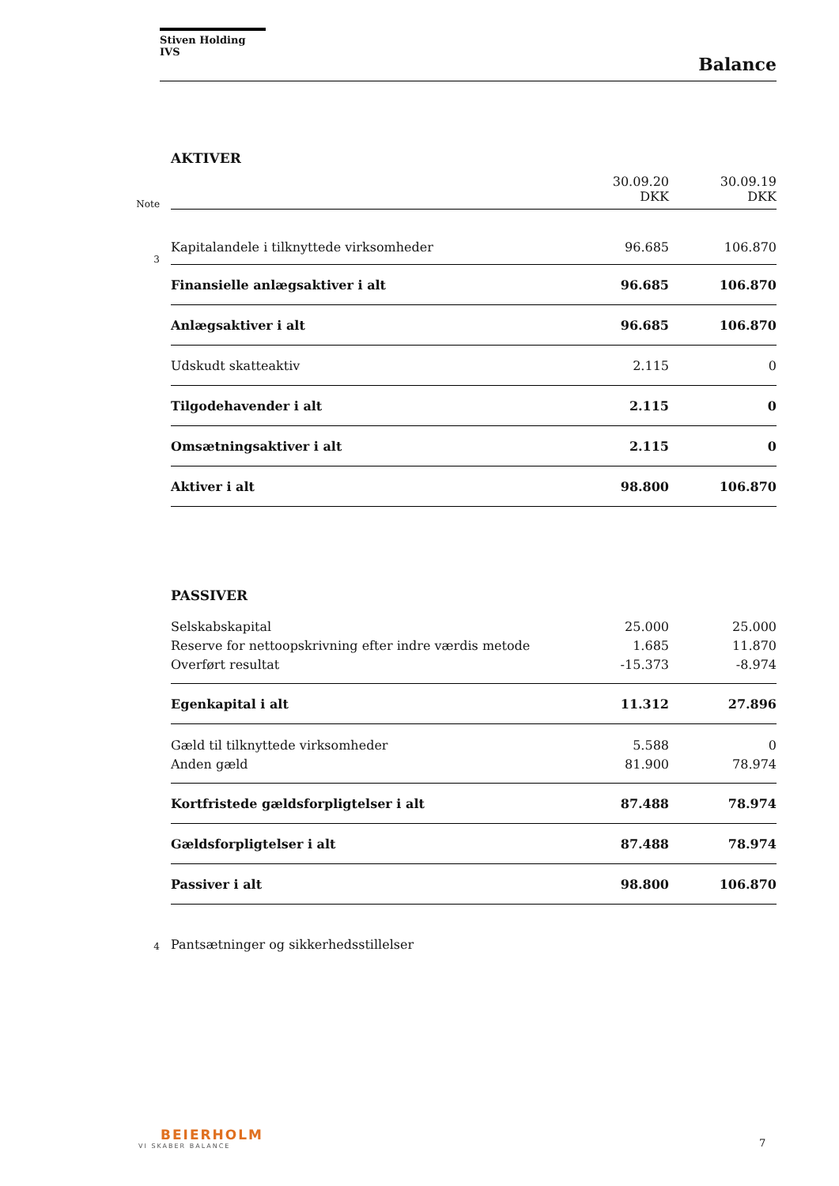Stiven Holding IVS
Balance
| | AKTIVER | | |
| Note | | 30.09.20 DKK | 30.09.19 DKK |
| 3 | Kapitalandele i tilknyttede virksomheder | 96.685 | 106.870 |
| | Finansielle anlægsaktiver i alt | 96.685 | 106.870 |
| | Anlægsaktiver i alt | 96.685 | 106.870 |
| | Udskudt skatteaktiv | 2.115 | 0 |
| | Tilgodehavender i alt | 2.115 | 0 |
| | Omsætningsaktiver i alt | 2.115 | 0 |
| | Aktiver i alt | 98.800 | 106.870 |
| | PASSIVER | | |
| | Selskabskapital | 25.000 | 25.000 |
| | Reserve for nettoopskrivning efter indre værdis metode | 1.685 | 11.870 |
| | Overført resultat | -15.373 | -8.974 |
| | Egenkapital i alt | 11.312 | 27.896 |
| | Gæld til tilknyttede virksomheder | 5.588 | 0 |
| | Anden gæld | 81.900 | 78.974 |
| | Kortfristede gældsforpligtelser i alt | 87.488 | 78.974 |
| | Gældsforpligtelser i alt | 87.488 | 78.974 |
| | Passiver i alt | 98.800 | 106.870 |
| 4 | Pantsætninger og sikkerhedsstillelser | | |
BEIERHOLM
VI SKABER BALANCE
7